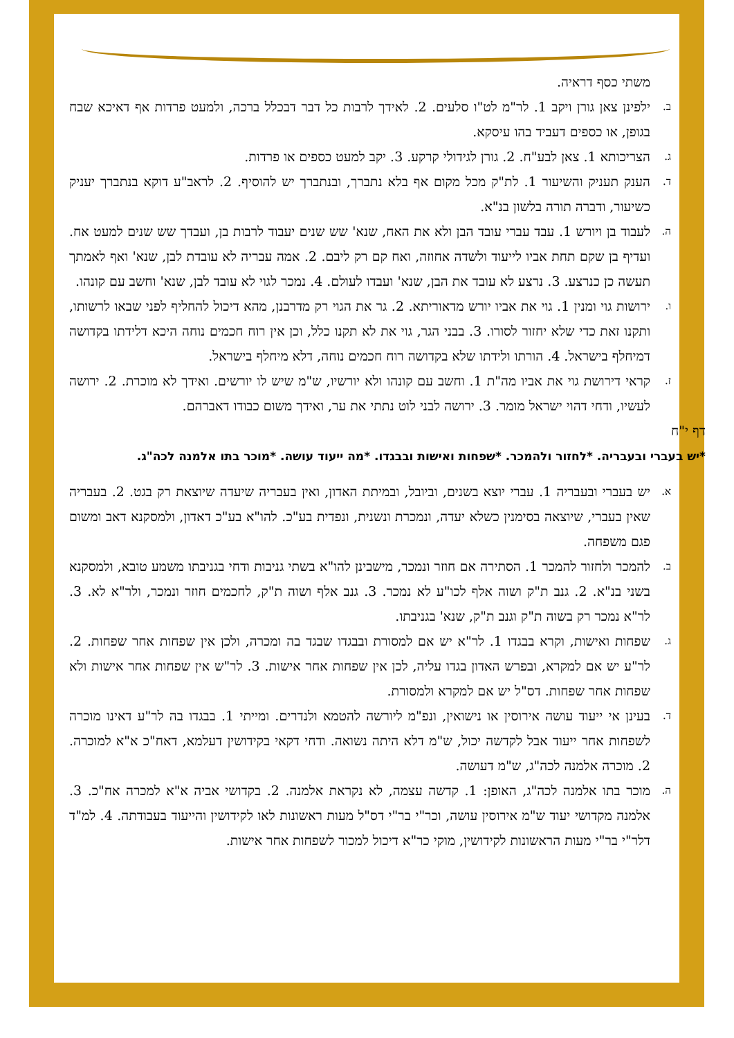משתי כסף דראיה.
ב.
ילפינן צאן גורן ויקב 1. לר"מ לט"ו סלעים. 2. לאידך לרבות כל דבר דבכלל ברכה, ולמעט פרדות אף דאיכא שבח בגופן, או כספים דעביד בהו עיסקא.
ג.
הצריכותא 1. צאן לבע"ח. 2. גורן לגידולי קרקע. 3. יקב למעט כספים או פרדות.
ד.
הענק תעניק והשיעור 1. לת"ק מכל מקום אף בלא נתברך, ובנתברך יש להוסיף. 2. לראב"ע דוקא בנתברך יעניק כשיעור, ודברה תורה בלשון בנ"א.
ה.
לעבוד בן ויורש 1. עבד עברי עובד הבן ולא את האח, שנא' שש שנים יעבוד לרבות בן, ועבדך שש שנים למעט אח. ועדיף בן שקם תחת אביו לייעוד ולשדה אחוזה, ואח קם רק ליבם. 2. אמה עבריה לא עובדת לבן, שנא' ואף לאמתך תעשה כן כנרצע. 3. נרצע לא עובד את הבן, שנא' ועבדו לעולם. 4. נמכר לגוי לא עובד לבן, שנא' וחשב עם קונהו.
ו.
ירושות גוי ומנין 1. גוי את אביו יורש מדאוריתא. 2. גר את הגוי רק מדרבנן, מהא דיכול להחליף לפני שבאו לרשותו, ותקנו זאת כדי שלא יחזור לסורו. 3. בבני הגר, גוי את לא תקנו כלל, וכן אין רוח חכמים נוחה היכא דלידתו בקדושה דמיחלף בישראל. 4. הורתו ולידתו שלא בקדושה רוח חכמים נוחה, דלא מיחלף בישראל.
ז.
קראי דירושת גוי את אביו מה"ת 1. וחשב עם קונהו ולא יורשיו, ש"מ שיש לו יורשים. ואידך לא מוכרת. 2. ירושה לעשיו, ודחי דהוי ישראל מומר. 3. ירושה לבני לוט נתתי את ער, ואידך משום כבודו דאברהם.
דף י"ח
*יש בעברי ובעבריה. *לחזור ולהמכר. *שפחות ואישות ובבגדו. *מה ייעוד עושה. *מוכר בתו אלמנה לכה"ג.
א.
יש בעברי ובעבריה 1. עברי יוצא בשנים, וביובל, ובמיתת האדון, ואין בעבריה שיעדה שיוצאת רק בגט. 2. בעבריה שאין בעברי, שיוצאה בסימנין כשלא יעדה, ונמכרת ונשנית, ונפדית בע"כ. להו"א בע"כ דאדון, ולמסקנא דאב ומשום פגם משפחה.
ב.
להמכר ולחזור להמכר 1. הסתירה אם חוזר ונמכר, מישבינן להו"א בשתי גניבות ודחי בגניבתו משמע טובא, ולמסקנא בשני בנ"א. 2. גנב ת"ק ושוה אלף לכו"ע לא נמכר. 3. גנב אלף ושוה ת"ק, לחכמים חוזר ונמכר, ולר"א לא. 3. לר"א נמכר רק בשוה ת"ק וגנב ת"ק, שנא' בגניבתו.
ג.
שפחות ואישות, וקרא בבגדו 1. לר"א יש אם למסורת ובבגדו שבגד בה ומכרה, ולכן אין שפחות אחר שפחות. 2. לר"ע יש אם למקרא, ובפרש האדון בגדו עליה, לכן אין שפחות אחר אישות. 3. לר"ש אין שפחות אחר אישות ולא שפחות אחר שפחות. דס"ל יש אם למקרא ולמסורת.
ד.
בעינן אי ייעוד עושה אירוסין או נישואין, ונפ"מ ליורשה להטמא ולנדרים. ומייתי 1. בבגדו בה לר"ע דאינו מוכרה לשפחות אחר ייעוד אבל לקדשה יכול, ש"מ דלא היתה נשואה. ודחי דקאי בקידושין דעלמא, דאח"כ א"א למוכרה. 2. מוכרה אלמנה לכה"ג, ש"מ דעושה.
ה.
מוכר בתו אלמנה לכה"ג, האופן: 1. קדשה עצמה, לא נקראת אלמנה. 2. בקדושי אביה א"א למכרה אח"כ. 3. אלמנה מקדושי יעוד ש"מ אירוסין עושה, וכר"י בר"י דס"ל מעות ראשונות לאו לקידושין והייעוד בעבודתה. 4. למ"ד דלר"י בר"י מעות הראשונות לקידושין, מוקי כר"א דיכול למכור לשפחות אחר אישות.